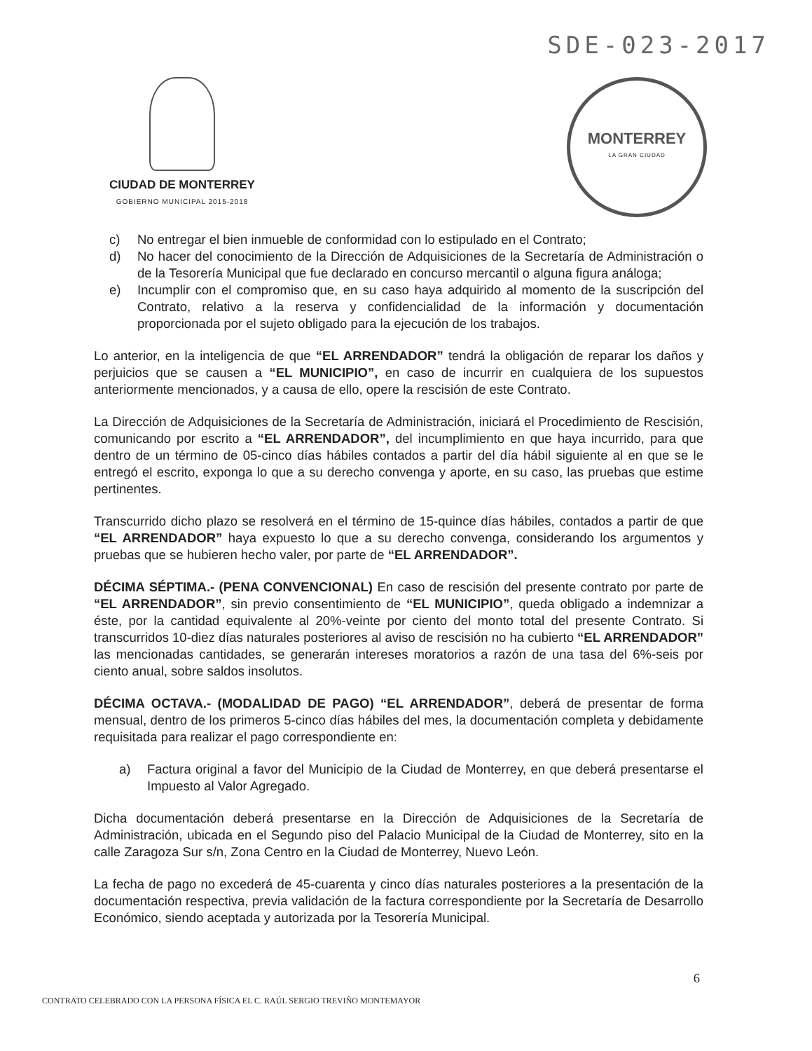SDE-023-2017
CIUDAD DE MONTERREY
GOBIERNO MUNICIPAL 2015-2018
MONTERREY
LA GRAN CIUDAD
c) No entregar el bien inmueble de conformidad con lo estipulado en el Contrato;
d) No hacer del conocimiento de la Dirección de Adquisiciones de la Secretaría de Administración o de la Tesorería Municipal que fue declarado en concurso mercantil o alguna figura análoga;
e) Incumplir con el compromiso que, en su caso haya adquirido al momento de la suscripción del Contrato, relativo a la reserva y confidencialidad de la información y documentación proporcionada por el sujeto obligado para la ejecución de los trabajos.
Lo anterior, en la inteligencia de que “EL ARRENDADOR” tendrá la obligación de reparar los daños y perjuicios que se causen a “EL MUNICIPIO”, en caso de incurrir en cualquiera de los supuestos anteriormente mencionados, y a causa de ello, opere la rescisión de este Contrato.
La Dirección de Adquisiciones de la Secretaría de Administración, iniciará el Procedimiento de Rescisión, comunicando por escrito a “EL ARRENDADOR”, del incumplimiento en que haya incurrido, para que dentro de un término de 05-cinco días hábiles contados a partir del día hábil siguiente al en que se le entregó el escrito, exponga lo que a su derecho convenga y aporte, en su caso, las pruebas que estime pertinentes.
Transcurrido dicho plazo se resolverá en el término de 15-quince días hábiles, contados a partir de que “EL ARRENDADOR” haya expuesto lo que a su derecho convenga, considerando los argumentos y pruebas que se hubieren hecho valer, por parte de “EL ARRENDADOR”.
DÉCIMA SÉPTIMA.- (PENA CONVENCIONAL) En caso de rescisión del presente contrato por parte de “EL ARRENDADOR”, sin previo consentimiento de “EL MUNICIPIO”, queda obligado a indemnizar a éste, por la cantidad equivalente al 20%-veinte por ciento del monto total del presente Contrato. Si transcurridos 10-diez días naturales posteriores al aviso de rescisión no ha cubierto “EL ARRENDADOR” las mencionadas cantidades, se generarán intereses moratorios a razón de una tasa del 6%-seis por ciento anual, sobre saldos insolutos.
DÉCIMA OCTAVA.- (MODALIDAD DE PAGO) “EL ARRENDADOR”, deberá de presentar de forma mensual, dentro de los primeros 5-cinco días hábiles del mes, la documentación completa y debidamente requisitada para realizar el pago correspondiente en:
a) Factura original a favor del Municipio de la Ciudad de Monterrey, en que deberá presentarse el Impuesto al Valor Agregado.
Dicha documentación deberá presentarse en la Dirección de Adquisiciones de la Secretaría de Administración, ubicada en el Segundo piso del Palacio Municipal de la Ciudad de Monterrey, sito en la calle Zaragoza Sur s/n, Zona Centro en la Ciudad de Monterrey, Nuevo León.
La fecha de pago no excederá de 45-cuarenta y cinco días naturales posteriores a la presentación de la documentación respectiva, previa validación de la factura correspondiente por la Secretaría de Desarrollo Económico, siendo aceptada y autorizada por la Tesorería Municipal.
6
CONTRATO CELEBRADO CON LA PERSONA FÍSICA EL C. RAÚL SERGIO TREVIÑO MONTEMAYOR